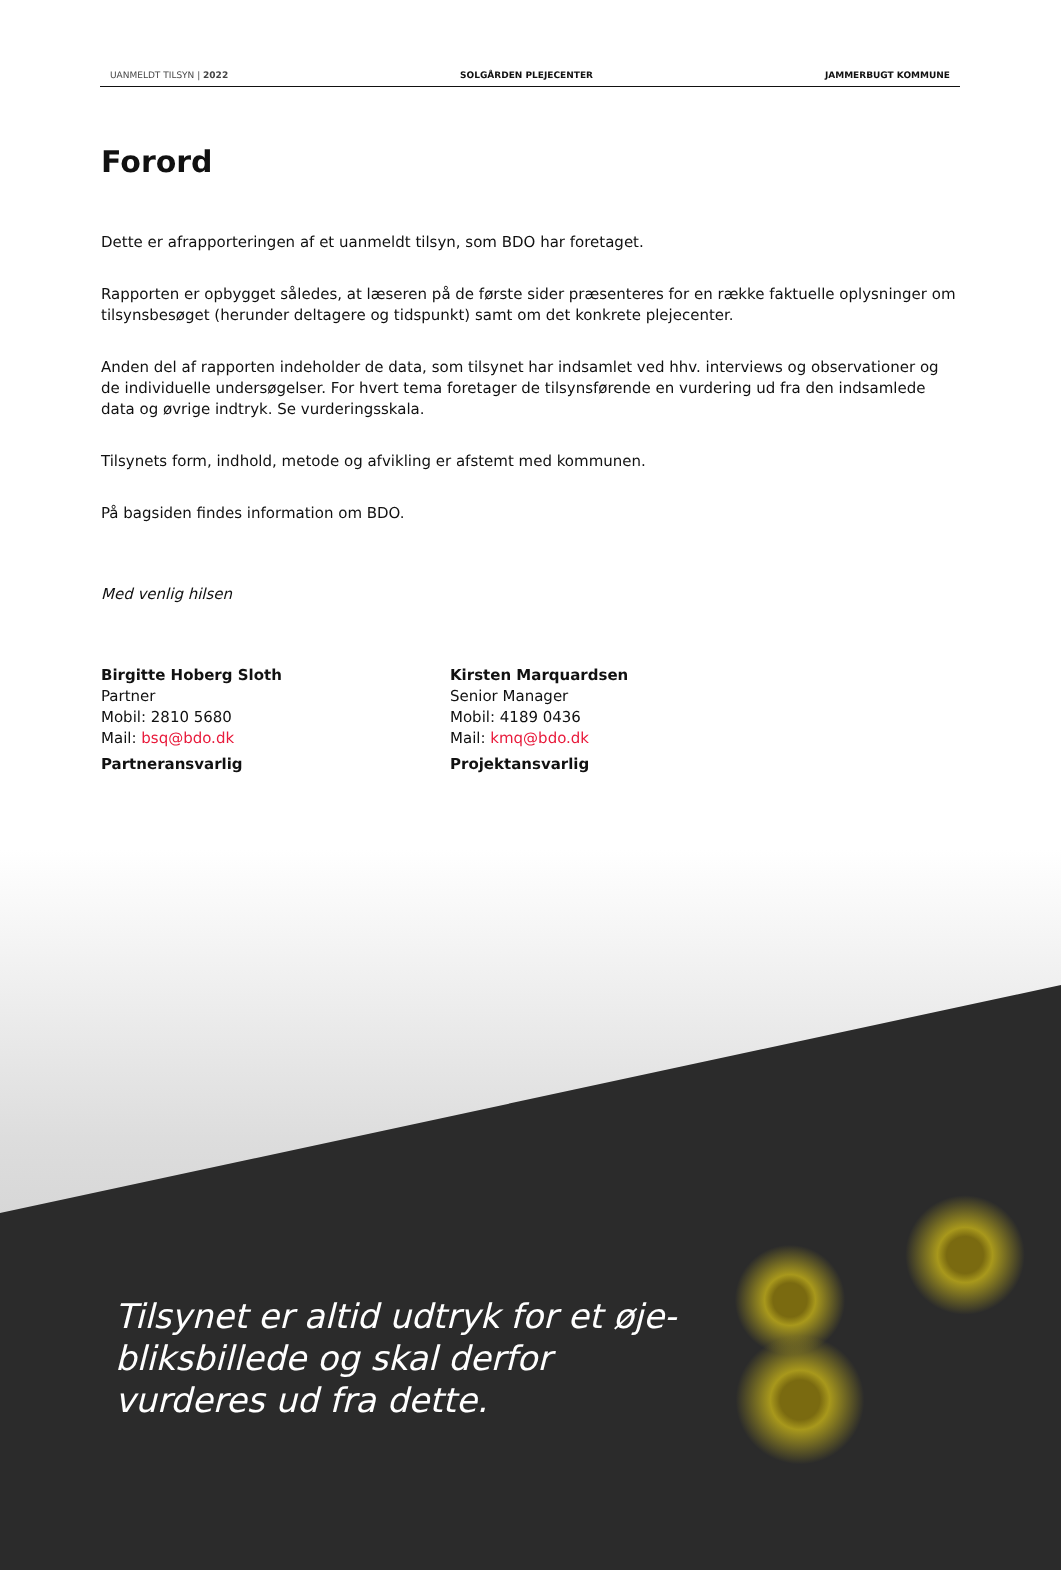UANMELDT TILSYN | 2022 SOLGÅRDEN PLEJECENTER JAMMERBUGT KOMMUNE
Forord
Dette er afrapporteringen af et uanmeldt tilsyn, som BDO har foretaget.
Rapporten er opbygget således, at læseren på de første sider præsenteres for en række faktuelle oplysninger om tilsynsbesøget (herunder deltagere og tidspunkt) samt om det konkrete plejecenter.
Anden del af rapporten indeholder de data, som tilsynet har indsamlet ved hhv. interviews og observationer og de individuelle undersøgelser. For hvert tema foretager de tilsynsførende en vurdering ud fra den indsamlede data og øvrige indtryk. Se vurderingsskala.
Tilsynets form, indhold, metode og afvikling er afstemt med kommunen.
På bagsiden findes information om BDO.
Med venlig hilsen
Birgitte Hoberg Sloth
Partner
Mobil: 2810 5680
Mail: bsq@bdo.dk
Partneransvarlig
Kirsten Marquardsen
Senior Manager
Mobil: 4189 0436
Mail: kmq@bdo.dk
Projektansvarlig
Tilsynet er altid udtryk for et øje-
bliksbillede og skal derfor
vurderes ud fra dette.